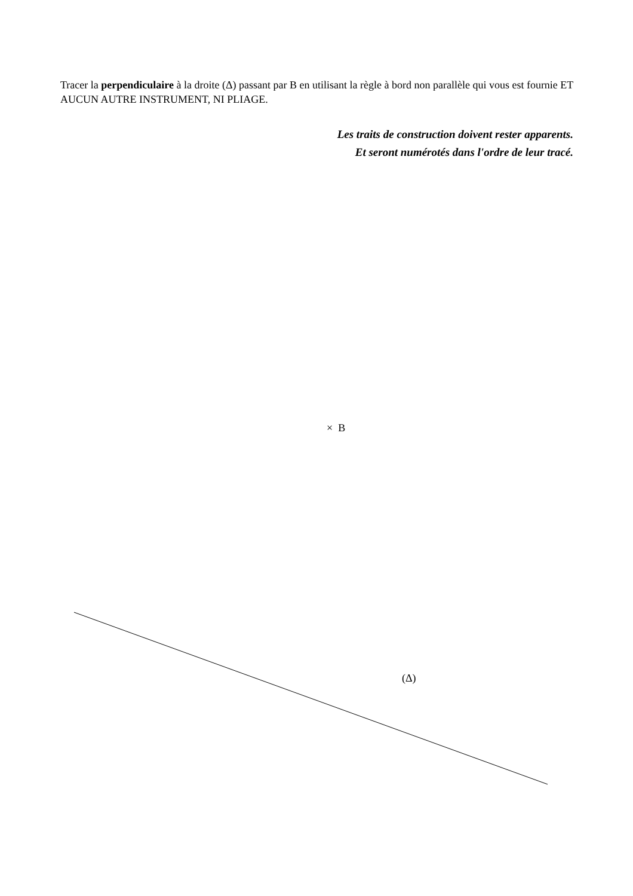Tracer la perpendiculaire à la droite (Δ) passant par B en utilisant la règle à bord non parallèle qui vous est fournie ET AUCUN AUTRE INSTRUMENT, NI PLIAGE.
Les traits de construction doivent rester apparents.
Et seront numérotés dans l'ordre de leur tracé.
× B
(Δ)